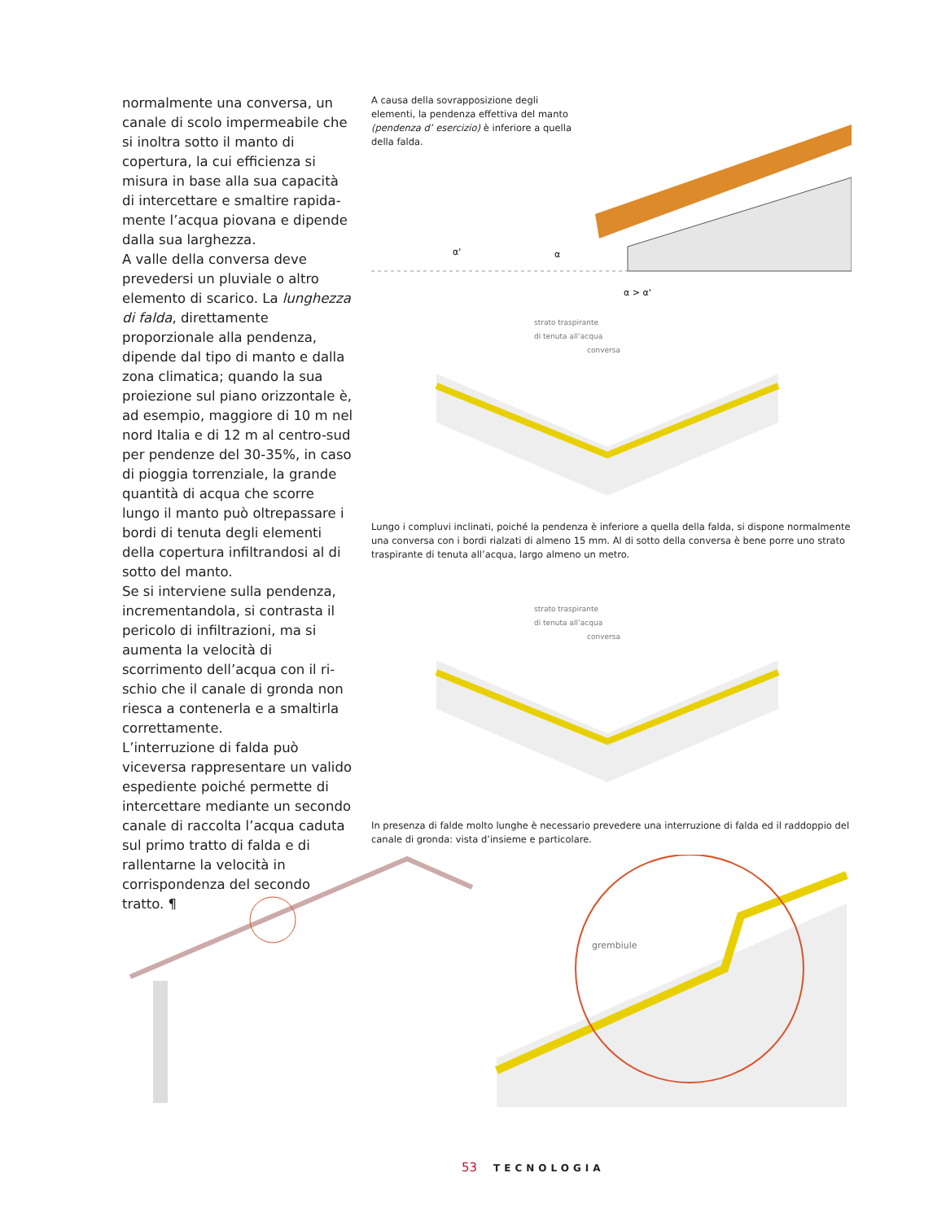normalmente una conversa, un canale di scolo impermeabile che si inoltra sotto il manto di copertura, la cui effi­cienza si misura in base alla sua capa­cità di intercettare e smaltire rapida­mente l’acqua piovana e dipende dalla sua larghezza.
A valle della conversa deve prevedersi un pluviale o altro elemento di scarico. La lunghezza di falda, direttamente proporzionale alla pendenza, dipende dal tipo di manto e dalla zona clima­tica; quando la sua proiezione sul piano orizzontale è, ad esempio, mag­giore di 10 m nel nord Italia e di 12 m al centro-sud per pendenze del 30-35%, in caso di pioggia torrenziale, la grande quantità di acqua che scorre lungo il manto può oltrepassare i bordi di tenuta degli elementi della copertura infiltrandosi al di sotto del manto.
Se si interviene sulla pendenza, incre­mentandola, si contrasta il pericolo di infiltrazioni, ma si aumenta la velocità di scorrimento dell’acqua con il ri­schio che il canale di gronda non rie­sca a contenerla e a smaltirla corret­tamente.
L’interruzione di falda può viceversa rappresentare un valido espediente poiché permette di intercettare mediante un secondo canale di rac­colta l’acqua caduta sul primo tratto di falda e di rallentarne la velo­cità in corrispondenza del secondo tratto. ¶
A causa della sovrapposizione degli elementi, la pendenza effettiva del manto (pendenza d’ esercizio) è inferiore a quella della falda.
α'
α
α > α'
strato traspirante
di tenuta all’acqua
conversa
Lungo i compluvi inclinati, poiché la pendenza è inferiore a quella della falda, si dispone normalmente una conversa con i bordi rialzati di almeno 15 mm. Al di sotto della conversa è bene porre uno strato traspirante di tenuta all’acqua, largo almeno un metro.
strato traspirante
di tenuta all’acqua
conversa
In presenza di falde molto lunghe è necessario prevedere una interruzione di falda ed il raddoppio del canale di gronda: vista d’insieme e particolare.
grembiule
53 TECNOLOGIA